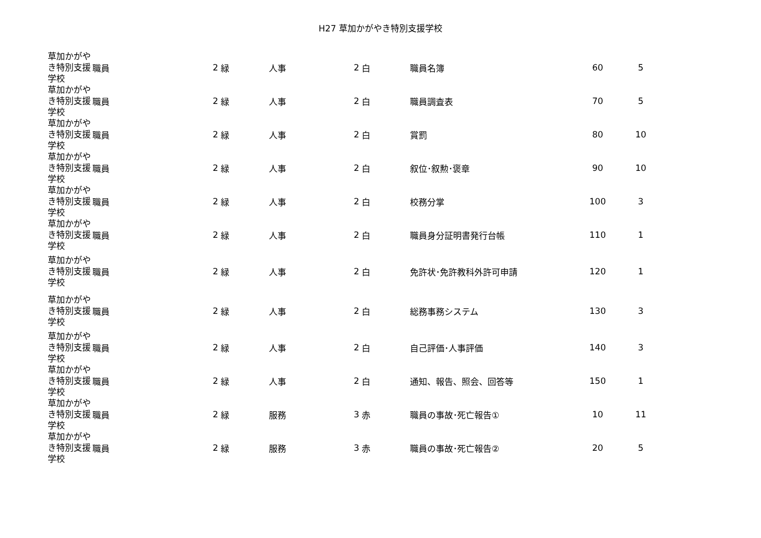H27 草加かがやき特別支援学校
| 草加かがやき特別支援学校 | 職員 | 2 | 緑 | 人事 | 2 | 白 | 職員名簿 | 60 | 5 |
| 草加かがやき特別支援学校 | 職員 | 2 | 緑 | 人事 | 2 | 白 | 職員調査表 | 70 | 5 |
| 草加かがやき特別支援学校 | 職員 | 2 | 緑 | 人事 | 2 | 白 | 賞罰 | 80 | 10 |
| 草加かがやき特別支援学校 | 職員 | 2 | 緑 | 人事 | 2 | 白 | 叙位･叙勲･褒章 | 90 | 10 |
| 草加かがやき特別支援学校 | 職員 | 2 | 緑 | 人事 | 2 | 白 | 校務分掌 | 100 | 3 |
| 草加かがやき特別支援学校 | 職員 | 2 | 緑 | 人事 | 2 | 白 | 職員身分証明書発行台帳 | 110 | 1 |
| 草加かがやき特別支援学校 | 職員 | 2 | 緑 | 人事 | 2 | 白 | 免許状･免許教科外許可申請 | 120 | 1 |
| 草加かがやき特別支援学校 | 職員 | 2 | 緑 | 人事 | 2 | 白 | 総務事務システム | 130 | 3 |
| 草加かがやき特別支援学校 | 職員 | 2 | 緑 | 人事 | 2 | 白 | 自己評価･人事評価 | 140 | 3 |
| 草加かがやき特別支援学校 | 職員 | 2 | 緑 | 人事 | 2 | 白 | 通知、報告、照会、回答等 | 150 | 1 |
| 草加かがやき特別支援学校 | 職員 | 2 | 緑 | 服務 | 3 | 赤 | 職員の事故･死亡報告① | 10 | 11 |
| 草加かがやき特別支援学校 | 職員 | 2 | 緑 | 服務 | 3 | 赤 | 職員の事故･死亡報告② | 20 | 5 |